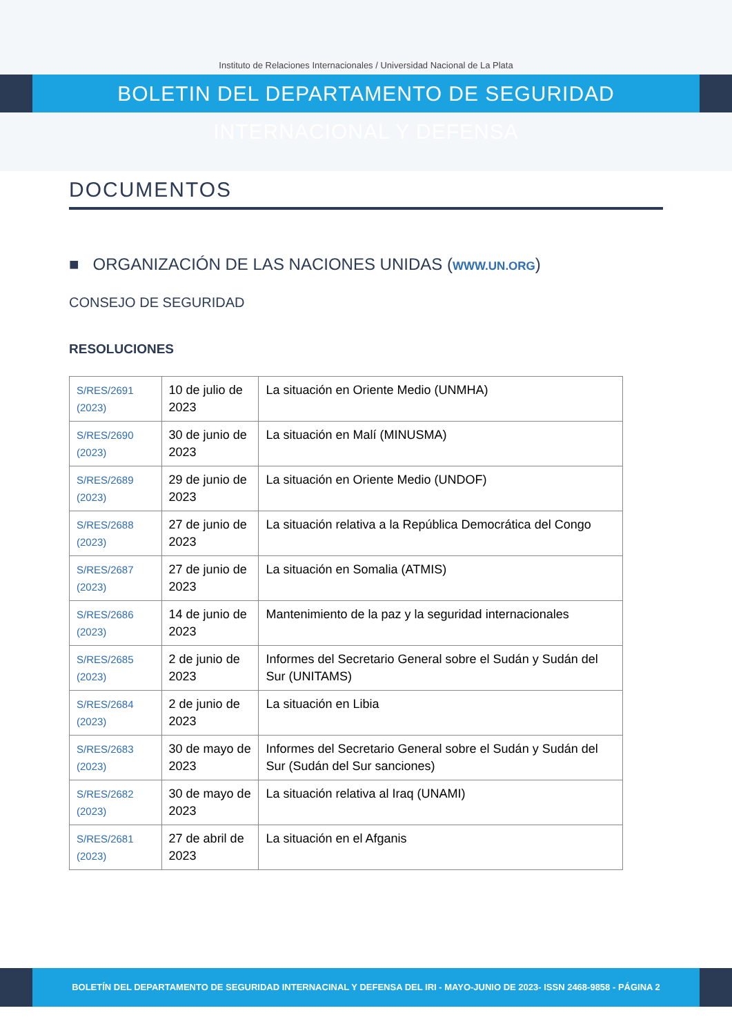Instituto de Relaciones Internacionales / Universidad Nacional de La Plata
BOLETIN DEL DEPARTAMENTO DE SEGURIDAD INTERNACIONAL Y DEFENSA
DOCUMENTOS
■ ORGANIZACIÓN DE LAS NACIONES UNIDAS (WWW.UN.ORG)
CONSEJO DE SEGURIDAD
RESOLUCIONES
| S/RES/2691 (2023) | 10 de julio de 2023 | La situación en Oriente Medio (UNMHA) |
| S/RES/2690 (2023) | 30 de junio de 2023 | La situación en Malí (MINUSMA) |
| S/RES/2689 (2023) | 29 de junio de 2023 | La situación en Oriente Medio (UNDOF) |
| S/RES/2688 (2023) | 27 de junio de 2023 | La situación relativa a la República Democrática del Congo |
| S/RES/2687 (2023) | 27 de junio de 2023 | La situación en Somalia (ATMIS) |
| S/RES/2686 (2023) | 14 de junio de 2023 | Mantenimiento de la paz y la seguridad internacionales |
| S/RES/2685 (2023) | 2 de junio de 2023 | Informes del Secretario General sobre el Sudán y Sudán del Sur (UNITAMS) |
| S/RES/2684 (2023) | 2 de junio de 2023 | La situación en Libia |
| S/RES/2683 (2023) | 30 de mayo de 2023 | Informes del Secretario General sobre el Sudán y Sudán del Sur (Sudán del Sur sanciones) |
| S/RES/2682 (2023) | 30 de mayo de 2023 | La situación relativa al Iraq (UNAMI) |
| S/RES/2681 (2023) | 27 de abril de 2023 | La situación en el Afganis |
BOLETÍN DEL DEPARTAMENTO DE SEGURIDAD INTERNACINAL Y DEFENSA DEL IRI - MAYO-JUNIO DE 2023- ISSN 2468-9858 - PÁGINA 2